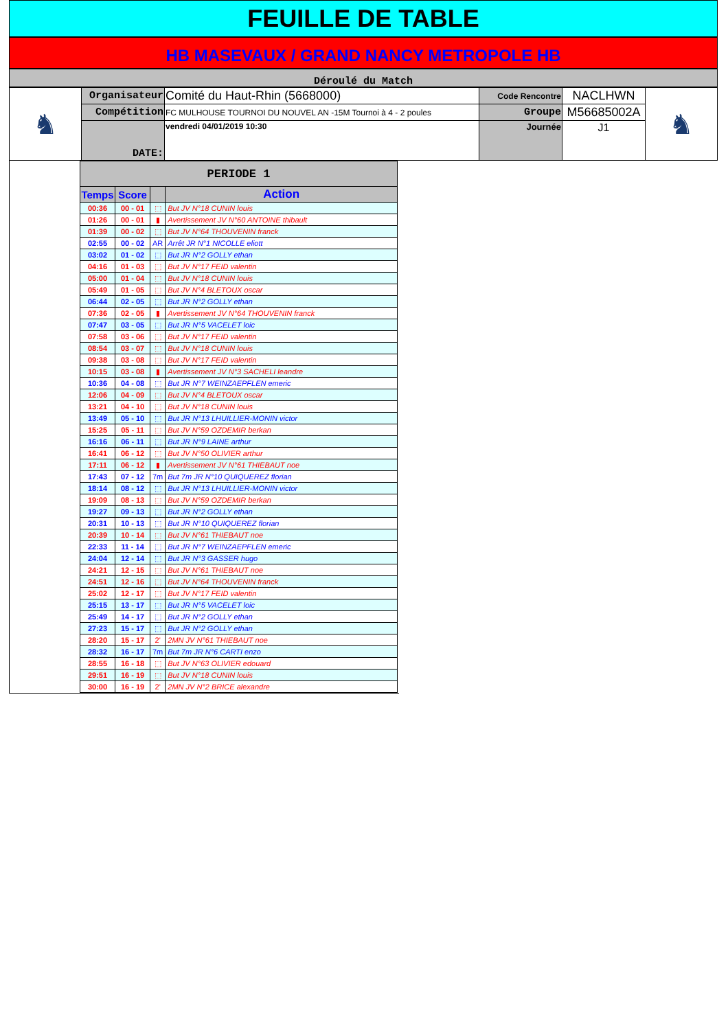FEUILLE DE TABLE
HB MASEVAUX / GRAND NANCY METROPOLE HB
Déroulé du Match
| ♞ | Organisateur | Comité du Haut-Rhin (5668000) | Code Rencontre | NACLHWN | ♞ |
| | Compétition | FC MULHOUSE TOURNOI DU NOUVEL AN -15M Tournoi à 4 - 2 poules | Groupe | M56685002A | |
| | DATE: | vendredi 04/01/2019 10:30 | Journée | J1 | |
| PERIODE 1 | | | |
| --- | --- | --- | --- |
| Temps | Score | | Action |
| 00:36 | 00 - 01 | ⬚ | But JV N°18 CUNIN louis |
| 01:26 | 00 - 01 | ▮ | Avertissement JV N°60 ANTOINE thibault |
| 01:39 | 00 - 02 | ⬚ | But JV N°64 THOUVENIN franck |
| 02:55 | 00 - 02 | AR | Arrêt JR N°1 NICOLLE eliott |
| 03:02 | 01 - 02 | ⬚ | But JR N°2 GOLLY ethan |
| 04:16 | 01 - 03 | ⬚ | But JV N°17 FEID valentin |
| 05:00 | 01 - 04 | ⬚ | But JV N°18 CUNIN louis |
| 05:49 | 01 - 05 | ⬚ | But JV N°4 BLETOUX oscar |
| 06:44 | 02 - 05 | ⬚ | But JR N°2 GOLLY ethan |
| 07:36 | 02 - 05 | ▮ | Avertissement JV N°64 THOUVENIN franck |
| 07:47 | 03 - 05 | ⬚ | But JR N°5 VACELET loic |
| 07:58 | 03 - 06 | ⬚ | But JV N°17 FEID valentin |
| 08:54 | 03 - 07 | ⬚ | But JV N°18 CUNIN louis |
| 09:38 | 03 - 08 | ⬚ | But JV N°17 FEID valentin |
| 10:15 | 03 - 08 | ▮ | Avertissement JV N°3 SACHELI leandre |
| 10:36 | 04 - 08 | ⬚ | But JR N°7 WEINZAEPFLEN emeric |
| 12:06 | 04 - 09 | ⬚ | But JV N°4 BLETOUX oscar |
| 13:21 | 04 - 10 | ⬚ | But JV N°18 CUNIN louis |
| 13:49 | 05 - 10 | ⬚ | But JR N°13 LHUILLIER-MONIN victor |
| 15:25 | 05 - 11 | ⬚ | But JV N°59 OZDEMIR berkan |
| 16:16 | 06 - 11 | ⬚ | But JR N°9 LAINE arthur |
| 16:41 | 06 - 12 | ⬚ | But JV N°50 OLIVIER arthur |
| 17:11 | 06 - 12 | ▮ | Avertissement JV N°61 THIEBAUT noe |
| 17:43 | 07 - 12 | 7m | But 7m JR N°10 QUIQUEREZ florian |
| 18:14 | 08 - 12 | ⬚ | But JR N°13 LHUILLIER-MONIN victor |
| 19:09 | 08 - 13 | ⬚ | But JV N°59 OZDEMIR berkan |
| 19:27 | 09 - 13 | ⬚ | But JR N°2 GOLLY ethan |
| 20:31 | 10 - 13 | ⬚ | But JR N°10 QUIQUEREZ florian |
| 20:39 | 10 - 14 | ⬚ | But JV N°61 THIEBAUT noe |
| 22:33 | 11 - 14 | ⬚ | But JR N°7 WEINZAEPFLEN emeric |
| 24:04 | 12 - 14 | ⬚ | But JR N°3 GASSER hugo |
| 24:21 | 12 - 15 | ⬚ | But JV N°61 THIEBAUT noe |
| 24:51 | 12 - 16 | ⬚ | But JV N°64 THOUVENIN franck |
| 25:02 | 12 - 17 | ⬚ | But JV N°17 FEID valentin |
| 25:15 | 13 - 17 | ⬚ | But JR N°5 VACELET loic |
| 25:49 | 14 - 17 | ⬚ | But JR N°2 GOLLY ethan |
| 27:23 | 15 - 17 | ⬚ | But JR N°2 GOLLY ethan |
| 28:20 | 15 - 17 | 2' | 2MN JV N°61 THIEBAUT noe |
| 28:32 | 16 - 17 | 7m | But 7m JR N°6 CARTI enzo |
| 28:55 | 16 - 18 | ⬚ | But JV N°63 OLIVIER edouard |
| 29:51 | 16 - 19 | ⬚ | But JV N°18 CUNIN louis |
| 30:00 | 16 - 19 | 2' | 2MN JV N°2 BRICE alexandre |